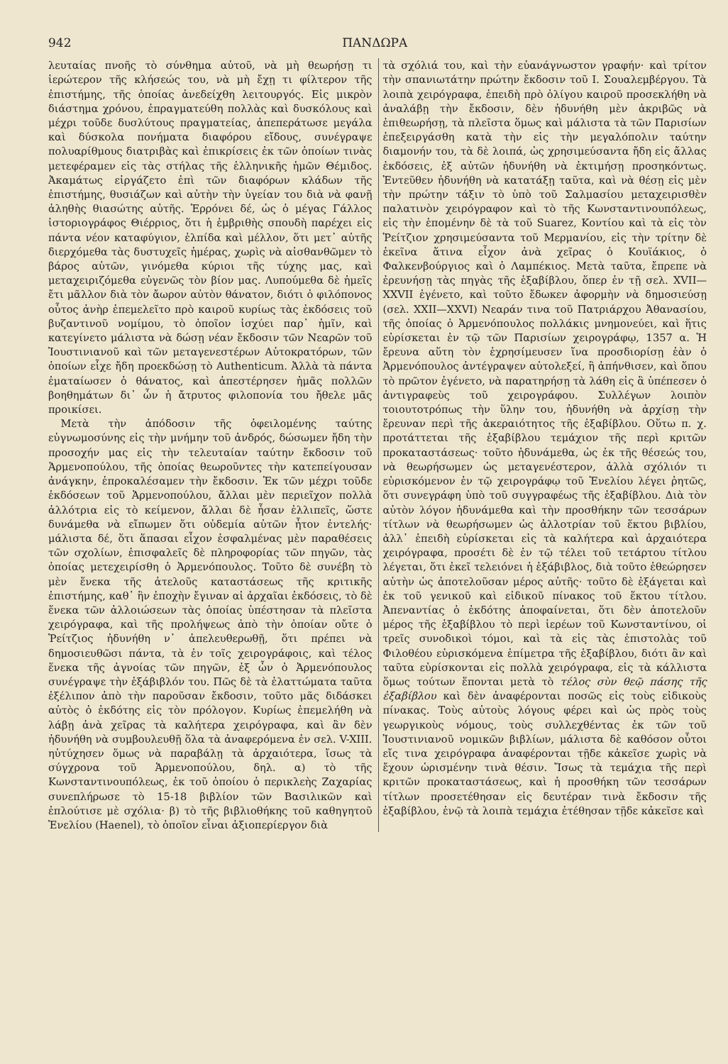942 ΠΑΝΔΩΡΑ
λευταίας πνοῆς τὸ σύνθημα αὐτοῦ, νὰ μὴ θεωρήσῃ τι ἱερώτερον τῆς κλήσεώς του, νὰ μὴ ἔχῃ τι φίλτερον τῆς ἐπιστήμης, τῆς ὁποίας ἀνεδείχθη λειτουργός. Εἰς μικρὸν διάστημα χρόνου, ἐπραγματεύθη πολλὰς καὶ δυσκόλους καὶ μέχρι τοῦδε δυσλύτους πραγματείας, ἀπεπεράτωσε μεγάλα καὶ δύσκολα πονήματα διαφόρου εἴδους, συνέγραψε πολυαρίθμους διατριβὰς καὶ ἐπικρίσεις ἐκ τῶν ὁποίων τινὰς μετεφέραμεν εἰς τὰς στήλας τῆς ἑλληνικῆς ἡμῶν Θέμιδος. Ἀκαμάτως εἰργάζετο ἐπὶ τῶν διαφόρων κλάδων τῆς ἐπιστήμης, θυσιάζων καὶ αὐτὴν τὴν ὑγείαν του διὰ νὰ φανῇ ἀληθὴς θιασώτης αὐτῆς. Ἐρρόνει δέ, ὡς ὁ μέγας Γάλλος ἱστοριογράφος Θιέρριος, ὅτι ἡ ἐμβριθὴς σπουδὴ παρέχει εἰς πάντα νέον καταφύγιον, ἐλπίδα καὶ μέλλον, ὅτι μετ᾽ αὐτῆς διερχόμεθα τὰς δυστυχεῖς ἡμέρας, χωρὶς νὰ αἰσθανθῶμεν τὸ βάρος αὐτῶν, γινόμεθα κύριοι τῆς τύχης μας, καὶ μεταχειριζόμεθα εὐγενῶς τὸν βίον μας. Λυπούμεθα δὲ ἡμεῖς ἔτι μᾶλλον διὰ τὸν ἄωρον αὐτὸν θάνατον, διότι ὁ φιλόπονος οὗτος ἀνὴρ ἐπεμελεῖτο πρὸ καιροῦ κυρίως τὰς ἐκδόσεις τοῦ βυζαντινοῦ νομίμου, τὸ ὁποῖον ἰσχύει παρ᾽ ἡμῖν, καὶ κατεγίνετο μάλιστα νὰ δώσῃ νέαν ἔκδοσιν τῶν Νεαρῶν τοῦ Ἰουστινιανοῦ καὶ τῶν μεταγενεστέρων Αὐτοκρατόρων, τῶν ὁποίων εἶχε ἤδη προεκδώσῃ τὸ Authenticum. Ἀλλὰ τὰ πάντα ἐματαίωσεν ὁ θάνατος, καὶ ἀπεστέρησεν ἡμᾶς πολλῶν βοηθημάτων δι᾽ ὧν ἡ ἄτρυτος φιλοπονία του ἤθελε μᾶς προικίσει.
Μετὰ τὴν ἀπόδοσιν τῆς ὀφειλομένης ταύτης εὐγνωμοσύνης εἰς τὴν μνήμην τοῦ ἀνδρός, δώσωμεν ἤδη τὴν προσοχήν μας εἰς τὴν τελευταίαν ταύτην ἔκδοσιν τοῦ Ἁρμενοπούλου, τῆς ὁποίας θεωροῦντες τὴν κατεπείγουσαν ἀνάγκην, ἐπροκαλέσαμεν τὴν ἔκδοσιν. Ἐκ τῶν μέχρι τοῦδε ἐκδόσεων τοῦ Ἁρμενοπούλου, ἄλλαι μὲν περιεῖχον πολλὰ ἀλλότρια εἰς τὸ κείμενον, ἄλλαι δὲ ἦσαν ἐλλιπεῖς, ὥστε δυνάμεθα νὰ εἴπωμεν ὅτι οὐδεμία αὐτῶν ἦτον ἐντελής· μάλιστα δέ, ὅτι ἅπασαι εἶχον ἐσφαλμένας μὲν παραθέσεις τῶν σχολίων, ἐπισφαλεῖς δὲ πληροφορίας τῶν πηγῶν, τὰς ὁποίας μετεχειρίσθη ὁ Ἁρμενόπουλος. Τοῦτο δὲ συνέβη τὸ μὲν ἕνεκα τῆς ἀτελοῦς καταστάσεως τῆς κριτικῆς ἐπιστήμης, καθ᾽ ἣν ἐποχὴν ἔγιναν αἱ ἀρχαῖαι ἐκδόσεις, τὸ δὲ ἕνεκα τῶν ἀλλοιώσεων τὰς ὁποίας ὑπέστησαν τὰ πλεῖστα χειρόγραφα, καὶ τῆς προλήψεως ἀπὸ τὴν ὁποίαν οὔτε ὁ Ῥείτζιος ἠδυνήθη ν᾽ ἀπελευθερωθῇ, ὅτι πρέπει νὰ δημοσιευθῶσι πάντα, τὰ ἐν τοῖς χειρογράφοις, καὶ τέλος ἕνεκα τῆς ἀγνοίας τῶν πηγῶν, ἐξ ὧν ὁ Ἁρμενόπουλος συνέγραψε τὴν ἑξάβιβλόν του. Πῶς δὲ τὰ ἐλαττώματα ταῦτα ἐξέλιπον ἀπὸ τὴν παροῦσαν ἔκδοσιν, τοῦτο μᾶς διδάσκει αὐτὸς ὁ ἐκδότης εἰς τὸν πρόλογον. Κυρίως ἐπεμελήθη νὰ λάβῃ ἀνὰ χεῖρας τὰ καλήτερα χειρόγραφα, καὶ ἂν δὲν ἠδυνήθη νὰ συμβουλευθῇ ὅλα τὰ ἀναφερόμενα ἐν σελ. V-XIII. ηὐτύχησεν ὅμως νὰ παραβάλῃ τὰ ἀρχαιότερα, ἴσως τὰ σύγχρονα τοῦ Ἁρμενοπούλου, δηλ. α) τὸ τῆς Κωνσταντινουπόλεως, ἐκ τοῦ ὁποίου ὁ περικλεὴς Ζαχαρίας συνεπλήρωσε τὸ 15-18 βιβλίον τῶν Βασιλικῶν καὶ ἐπλούτισε μὲ σχόλια· β) τὸ τῆς βιβλιοθήκης τοῦ καθηγητοῦ Ἐνελίου (Haenel), τὸ ὁποῖον εἶναι ἀξιοπερίεργον διὰ
τὰ σχόλιά του, καὶ τὴν εὐανάγνωστον γραφήν· καὶ τρίτον τὴν σπανιωτάτην πρώτην ἔκδοσιν τοῦ Ι. Σουαλεμβέργου. Τὰ λοιπὰ χειρόγραφα, ἐπειδὴ πρὸ ὀλίγου καιροῦ προσεκλήθη νὰ ἀναλάβῃ τὴν ἔκδοσιν, δὲν ἠδυνήθη μὲν ἀκριβῶς νὰ ἐπιθεωρήσῃ, τὰ πλεῖστα ὅμως καὶ μάλιστα τὰ τῶν Παρισίων ἐπεξειργάσθη κατὰ τὴν εἰς τὴν μεγαλόπολιν ταύτην διαμονήν του, τὰ δὲ λοιπά, ὡς χρησιμεύσαντα ἤδη εἰς ἄλλας ἐκδόσεις, ἐξ αὐτῶν ἠδυνήθη νὰ ἐκτιμήσῃ προσηκόντως. Ἐντεῦθεν ἠδυνήθη νὰ κατατάξῃ ταῦτα, καὶ νὰ θέσῃ εἰς μὲν τὴν πρώτην τάξιν τὸ ὑπὸ τοῦ Σαλμασίου μεταχειρισθὲν παλατινὸν χειρόγραφον καὶ τὸ τῆς Κωνσταντινουπόλεως, εἰς τὴν ἑπομένην δὲ τὰ τοῦ Suarez, Κοντίου καὶ τὰ εἰς τὸν Ῥείτζιον χρησιμεύσαντα τοῦ Μερμανίου, εἰς τὴν τρίτην δὲ ἐκεῖνα ἅτινα εἶχον ἀνὰ χεῖρας ὁ Κουϊάκιος, ὁ Φαλκενβούργιος καὶ ὁ Λαμπέκιος. Μετὰ ταῦτα, ἔπρεπε νὰ ἐρευνήσῃ τὰς πηγὰς τῆς ἑξαβίβλου, ὅπερ ἐν τῇ σελ. XVII—XXVII ἐγένετο, καὶ τοῦτο ἔδωκεν ἀφορμὴν νὰ δημοσιεύσῃ (σελ. XXII—XXVI) Νεαράν τινα τοῦ Πατριάρχου Ἀθανασίου, τῆς ὁποίας ὁ Ἁρμενόπουλος πολλάκις μνημονεύει, καὶ ἥτις εὑρίσκεται ἐν τῷ τῶν Παρισίων χειρογράφῳ, 1357 α. Ἡ ἔρευνα αὕτη τὸν ἐχρησίμευσεν ἵνα προσδιορίσῃ ἐὰν ὁ Ἁρμενόπουλος ἀντέγραψεν αὐτολεξεί, ἢ ἀπήνθισεν, καὶ ὅπου τὸ πρῶτον ἐγένετο, νὰ παρατηρήσῃ τὰ λάθη εἰς ἃ ὑπέπεσεν ὁ ἀντιγραφεὺς τοῦ χειρογράφου. Συλλέγων λοιπὸν τοιουτοτρόπως τὴν ὕλην του, ἠδυνήθη νὰ ἀρχίσῃ τὴν ἔρευναν περὶ τῆς ἀκεραιότητος τῆς ἑξαβίβλου. Οὕτω π. χ. προτάττεται τῆς ἑξαβίβλου τεμάχιον τῆς περὶ κριτῶν προκαταστάσεως· τοῦτο ἠδυνάμεθα, ὡς ἐκ τῆς θέσεώς του, νὰ θεωρήσωμεν ὡς μεταγενέστερον, ἀλλὰ σχόλιόν τι εὑρισκόμενον ἐν τῷ χειρογράφῳ τοῦ Ἐνελίου λέγει ῥητῶς, ὅτι συνεγράφη ὑπὸ τοῦ συγγραφέως τῆς ἑξαβίβλου. Διὰ τὸν αὐτὸν λόγον ἠδυνάμεθα καὶ τὴν προσθήκην τῶν τεσσάρων τίτλων νὰ θεωρήσωμεν ὡς ἀλλοτρίαν τοῦ ἕκτου βιβλίου, ἀλλ᾽ ἐπειδὴ εὑρίσκεται εἰς τὰ καλήτερα καὶ ἀρχαιότερα χειρόγραφα, προσέτι δὲ ἐν τῷ τέλει τοῦ τετάρτου τίτλου λέγεται, ὅτι ἐκεῖ τελειόνει ἡ ἑξάβιβλος, διὰ τοῦτο ἐθεώρησεν αὐτὴν ὡς ἀποτελοῦσαν μέρος αὐτῆς· τοῦτο δὲ ἐξάγεται καὶ ἐκ τοῦ γενικοῦ καὶ εἰδικοῦ πίνακος τοῦ ἕκτου τίτλου. Ἀπεναντίας ὁ ἐκδότης ἀποφαίνεται, ὅτι δὲν ἀποτελοῦν μέρος τῆς ἑξαβίβλου τὸ περὶ ἱερέων τοῦ Κωνσταντίνου, οἱ τρεῖς συνοδικοὶ τόμοι, καὶ τὰ εἰς τὰς ἐπιστολὰς τοῦ Φιλοθέου εὑρισκόμενα ἐπίμετρα τῆς ἑξαβίβλου, διότι ἂν καὶ ταῦτα εὑρίσκονται εἰς πολλὰ χειρόγραφα, εἰς τὰ κάλλιστα ὅμως τούτων ἕπονται μετὰ τὸ τέλος σὺν θεῷ πάσης τῆς ἑξαβίβλου καὶ δὲν ἀναφέρονται ποσῶς εἰς τοὺς εἰδικοὺς πίνακας. Τοὺς αὐτοὺς λόγους φέρει καὶ ὡς πρὸς τοὺς γεωργικοὺς νόμους, τοὺς συλλεχθέντας ἐκ τῶν τοῦ Ἰουστινιανοῦ νομικῶν βιβλίων, μάλιστα δὲ καθόσον οὗτοι εἴς τινα χειρόγραφα ἀναφέρονται τῇδε κἀκεῖσε χωρὶς νὰ ἔχουν ὡρισμένην τινὰ θέσιν. Ἴσως τὰ τεμάχια τῆς περὶ κριτῶν προκαταστάσεως, καὶ ἡ προσθήκη τῶν τεσσάρων τίτλων προσετέθησαν εἰς δευτέραν τινὰ ἔκδοσιν τῆς ἑξαβίβλου, ἐνῷ τὰ λοιπὰ τεμάχια ἐτέθησαν τῇδε κἀκεῖσε καὶ